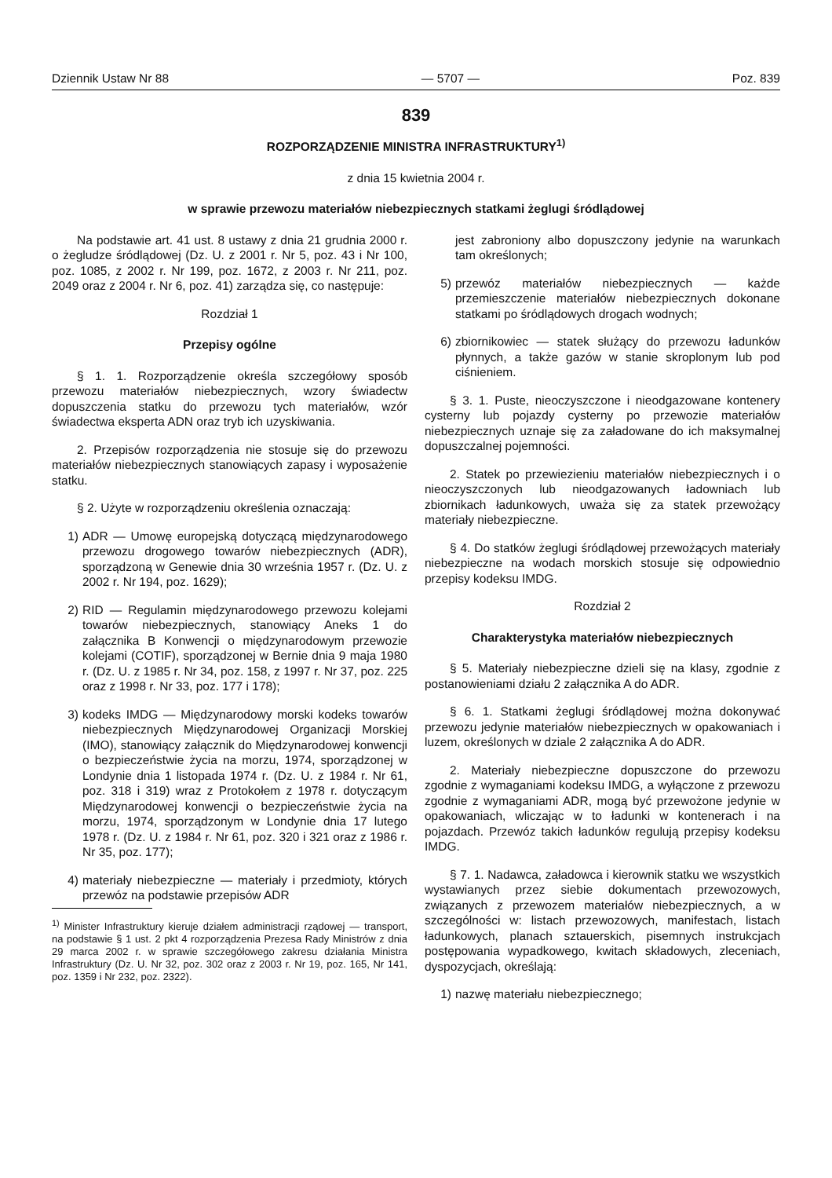Dziennik Ustaw Nr 88 — 5707 — Poz. 839
839
ROZPORZĄDZENIE MINISTRA INFRASTRUKTURY<sup>1)</sup>
z dnia 15 kwietnia 2004 r.
w sprawie przewozu materiałów niebezpiecznych statkami żeglugi śródlądowej
Na podstawie art. 41 ust. 8 ustawy z dnia 21 grudnia 2000 r. o żegludze śródlądowej (Dz. U. z 2001 r. Nr 5, poz. 43 i Nr 100, poz. 1085, z 2002 r. Nr 199, poz. 1672, z 2003 r. Nr 211, poz. 2049 oraz z 2004 r. Nr 6, poz. 41) zarządza się, co następuje:
Rozdział 1
Przepisy ogólne
§ 1. 1. Rozporządzenie określa szczegółowy sposób przewozu materiałów niebezpiecznych, wzory świadectw dopuszczenia statku do przewozu tych materiałów, wzór świadectwa eksperta ADN oraz tryb ich uzyskiwania.
2. Przepisów rozporządzenia nie stosuje się do przewozu materiałów niebezpiecznych stanowiących zapasy i wyposażenie statku.
§ 2. Użyte w rozporządzeniu określenia oznaczają:
1) ADR — Umowę europejską dotyczącą międzynarodowego przewozu drogowego towarów niebezpiecznych (ADR), sporządzoną w Genewie dnia 30 września 1957 r. (Dz. U. z 2002 r. Nr 194, poz. 1629);
2) RID — Regulamin międzynarodowego przewozu kolejami towarów niebezpiecznych, stanowiący Aneks 1 do załącznika B Konwencji o międzynarodowym przewozie kolejami (COTIF), sporządzonej w Bernie dnia 9 maja 1980 r. (Dz. U. z 1985 r. Nr 34, poz. 158, z 1997 r. Nr 37, poz. 225 oraz z 1998 r. Nr 33, poz. 177 i 178);
3) kodeks IMDG — Międzynarodowy morski kodeks towarów niebezpiecznych Międzynarodowej Organizacji Morskiej (IMO), stanowiący załącznik do Międzynarodowej konwencji o bezpieczeństwie życia na morzu, 1974, sporządzonej w Londynie dnia 1 listopada 1974 r. (Dz. U. z 1984 r. Nr 61, poz. 318 i 319) wraz z Protokołem z 1978 r. dotyczącym Międzynarodowej konwencji o bezpieczeństwie życia na morzu, 1974, sporządzonym w Londynie dnia 17 lutego 1978 r. (Dz. U. z 1984 r. Nr 61, poz. 320 i 321 oraz z 1986 r. Nr 35, poz. 177);
4) materiały niebezpieczne — materiały i przedmioty, których przewóz na podstawie przepisów ADR
<sup>1)</sup> Minister Infrastruktury kieruje działem administracji rządowej — transport, na podstawie § 1 ust. 2 pkt 4 rozporządzenia Prezesa Rady Ministrów z dnia 29 marca 2002 r. w sprawie szczegółowego zakresu działania Ministra Infrastruktury (Dz. U. Nr 32, poz. 302 oraz z 2003 r. Nr 19, poz. 165, Nr 141, poz. 1359 i Nr 232, poz. 2322).
jest zabroniony albo dopuszczony jedynie na warunkach tam określonych;
5) przewóz materiałów niebezpiecznych — każde przemieszczenie materiałów niebezpiecznych dokonane statkami po śródlądowych drogach wodnych;
6) zbiornikowiec — statek służący do przewozu ładunków płynnych, a także gazów w stanie skroplonym lub pod ciśnieniem.
§ 3. 1. Puste, nieoczyszczone i nieodgazowane kontenery cysterny lub pojazdy cysterny po przewozie materiałów niebezpiecznych uznaje się za załadowane do ich maksymalnej dopuszczalnej pojemności.
2. Statek po przewiezieniu materiałów niebezpiecznych i o nieoczyszczonych lub nieodgazowanych ładowniach lub zbiornikach ładunkowych, uważa się za statek przewożący materiały niebezpieczne.
§ 4. Do statków żeglugi śródlądowej przewożących materiały niebezpieczne na wodach morskich stosuje się odpowiednio przepisy kodeksu IMDG.
Rozdział 2
Charakterystyka materiałów niebezpiecznych
§ 5. Materiały niebezpieczne dzieli się na klasy, zgodnie z postanowieniami działu 2 załącznika A do ADR.
§ 6. 1. Statkami żeglugi śródlądowej można dokonywać przewozu jedynie materiałów niebezpiecznych w opakowaniach i luzem, określonych w dziale 2 załącznika A do ADR.
2. Materiały niebezpieczne dopuszczone do przewozu zgodnie z wymaganiami kodeksu IMDG, a wyłączone z przewozu zgodnie z wymaganiami ADR, mogą być przewożone jedynie w opakowaniach, wliczając w to ładunki w kontenerach i na pojazdach. Przewóz takich ładunków regulują przepisy kodeksu IMDG.
§ 7. 1. Nadawca, załadowca i kierownik statku we wszystkich wystawianych przez siebie dokumentach przewozowych, związanych z przewozem materiałów niebezpiecznych, a w szczególności w: listach przewozowych, manifestach, listach ładunkowych, planach sztauerskich, pisemnych instrukcjach postępowania wypadkowego, kwitach składowych, zleceniach, dyspozycjach, określają:
1) nazwę materiału niebezpiecznego;